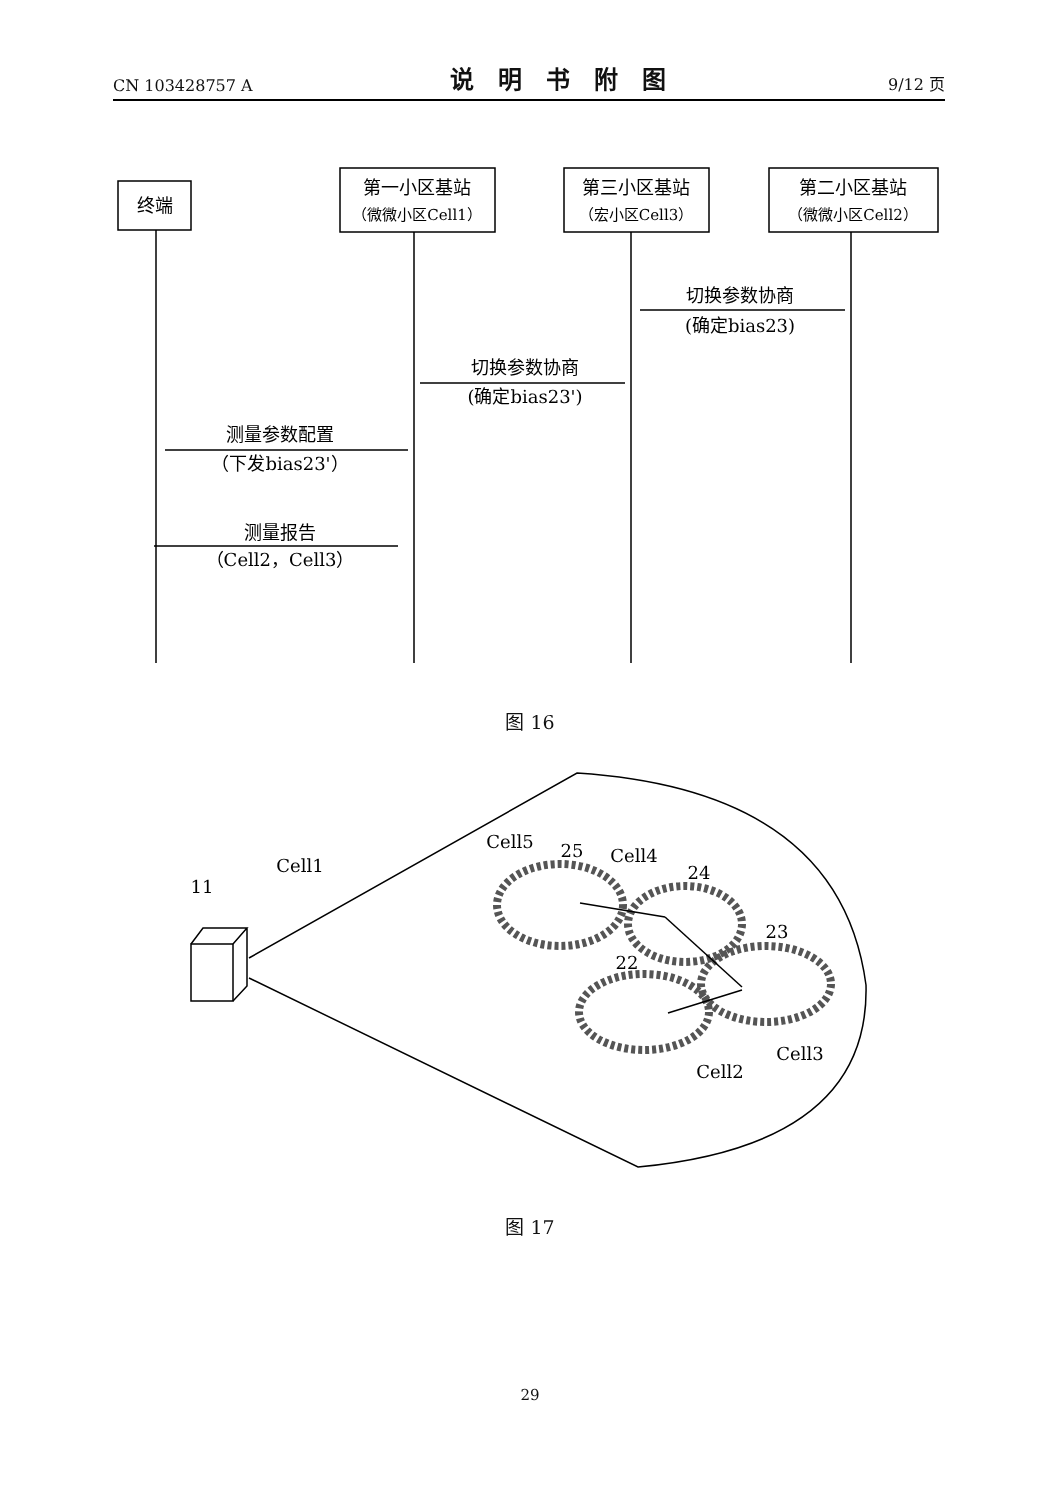CN 103428757 A 说明书附图 9/12 页
终端
第一小区基站
（微微小区Cell1）
第三小区基站
（宏小区Cell3）
第二小区基站
（微微小区Cell2）
切换参数协商
(确定bias23)
切换参数协商
(确定bias23')
测量参数配置
（下发bias23'）
测量报告
（Cell2，Cell3）
Cell1
11
Cell5
25
Cell4
24
23
22
Cell3
Cell2
图 16
图 17
29